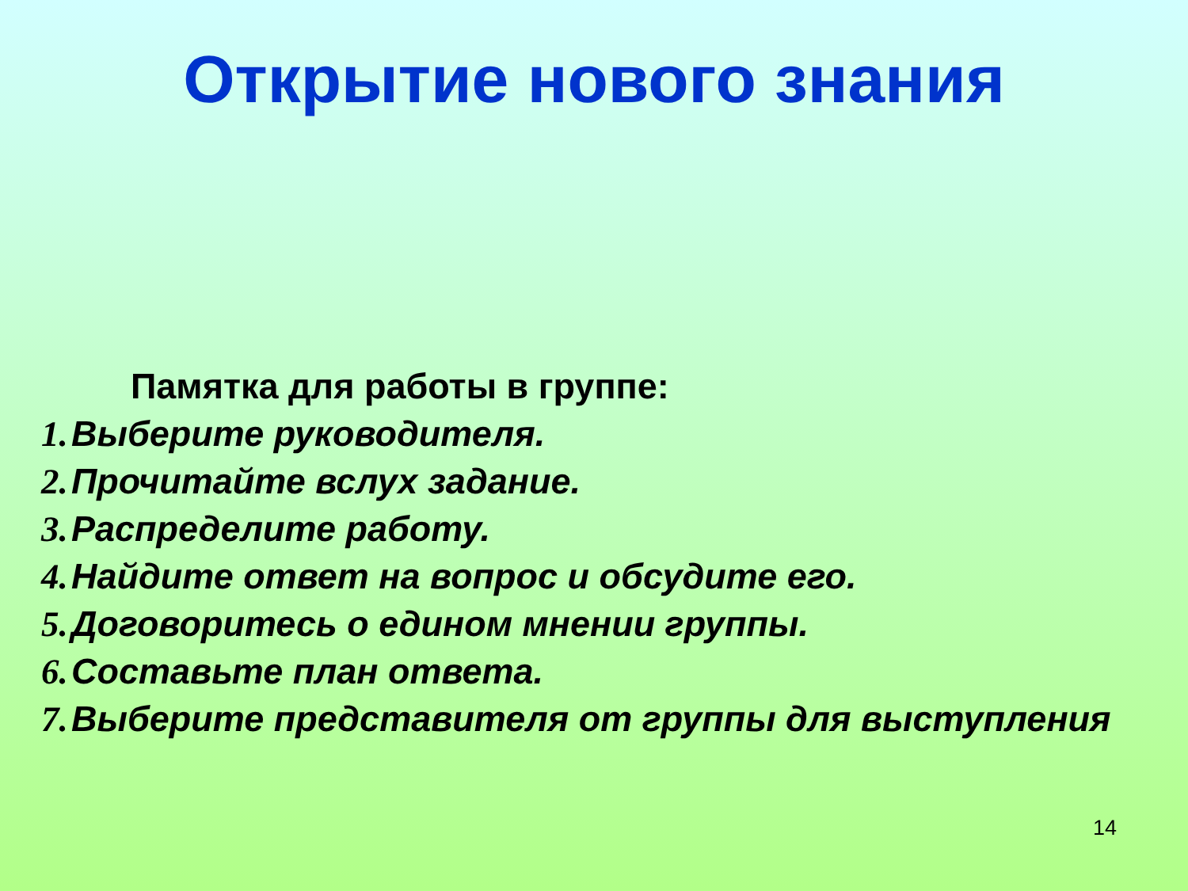Открытие нового знания
Памятка для работы в группе:
1. Выберите руководителя.
2. Прочитайте вслух задание.
3. Распределите работу.
4. Найдите ответ на вопрос и обсудите его.
5. Договоритесь о едином мнении группы.
6. Составьте план ответа.
7. Выберите представителя от группы для выступления
14